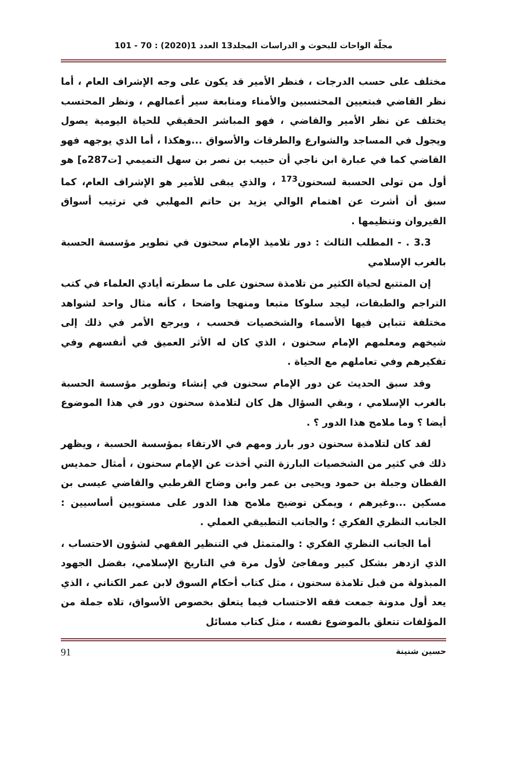مجلّة الواحات للبحوث و الدراسات المجلد13 العدد 1(2020) : 70 - 101
مختلف على حسب الدرجات ، فنظر الأمير قد يكون على وجه الإشراف العام ، أما نظر القاضي فبتعيين المحتسبين والأمناء ومتابعة سير أعمالهم ، ونظر المحتسب يختلف عن نظر الأمير والقاضي ، فهو المباشر الحقيقي للحياة اليومية يصول ويجول في المساجد والشوارع والطرقات والأسواق ...وهكذا ، أما الذي يوجهه فهو القاضي كما في عبارة ابن ناجي أن حبيب بن نصر بن سهل التميمي [ت287ه] هو أول من تولى الحسبة لسحنون<sup>173</sup> ، والذي يبقى للأمير هو الإشراف العام، كما سبق أن أشرت عن اهتمام الوالي يزيد بن حاتم المهلبي في ترتيب أسواق القيروان وتنظيمها .
3.3 . - المطلب الثالث : دور تلاميذ الإمام سحنون في تطوير مؤسسة الحسبة بالغرب الإسلامي
إن المتتبع لحياة الكثير من تلامذة سحنون على ما سطرته أيادي العلماء في كتب التراجم والطبقات، ليجد سلوكا متبعا ومنهجا واضحا ، كأنه مثال واحد لشواهد مختلفة تتباين فيها الأسماء والشخصيات فحسب ، ويرجع الأمر في ذلك إلى شيخهم ومعلمهم الإمام سحنون ، الذي كان له الأثر العميق في أنفسهم وفي تفكيرهم وفي تعاملهم مع الحياة .
وقد سبق الحديث عن دور الإمام سحنون في إنشاء وتطوير مؤسسة الحسبة بالغرب الإسلامي ، وبقي السؤال هل كان لتلامذة سحنون دور في هذا الموضوع أيضا ؟ وما ملامح هذا الدور ؟ .
لقد كان لتلامذة سحنون دور بارز ومهم في الارتقاء بمؤسسة الحسبة ، ويظهر ذلك في كثير من الشخصيات البارزة التي أخذت عن الإمام سحنون ، أمثال حمديس القطان وجبلة بن حمود ويحيى بن عمر وابن وضاح القرطبي والقاضي عيسى بن مسكين ...وغيرهم ، ويمكن توضيح ملامح هذا الدور على مستويين أساسيين : الجانب النظري الفكري ؛ والجانب التطبيقي العملي .
أما الجانب النظري الفكري : والمتمثل في التنظير الفقهي لشؤون الاحتساب ، الذي ازدهر بشكل كبير ومفاجئ لأول مرة في التاريخ الإسلامي، بفضل الجهود المبذولة من قبل تلامذة سحنون ، مثل كتاب أحكام السوق لابن عمر الكناني ، الذي يعد أول مدونة جمعت فقه الاحتساب فيما يتعلق بخصوص الأسواق، تلاه جملة من المؤلفات تتعلق بالموضوع نفسه ، مثل كتاب مسائل
حسين شنينة 91